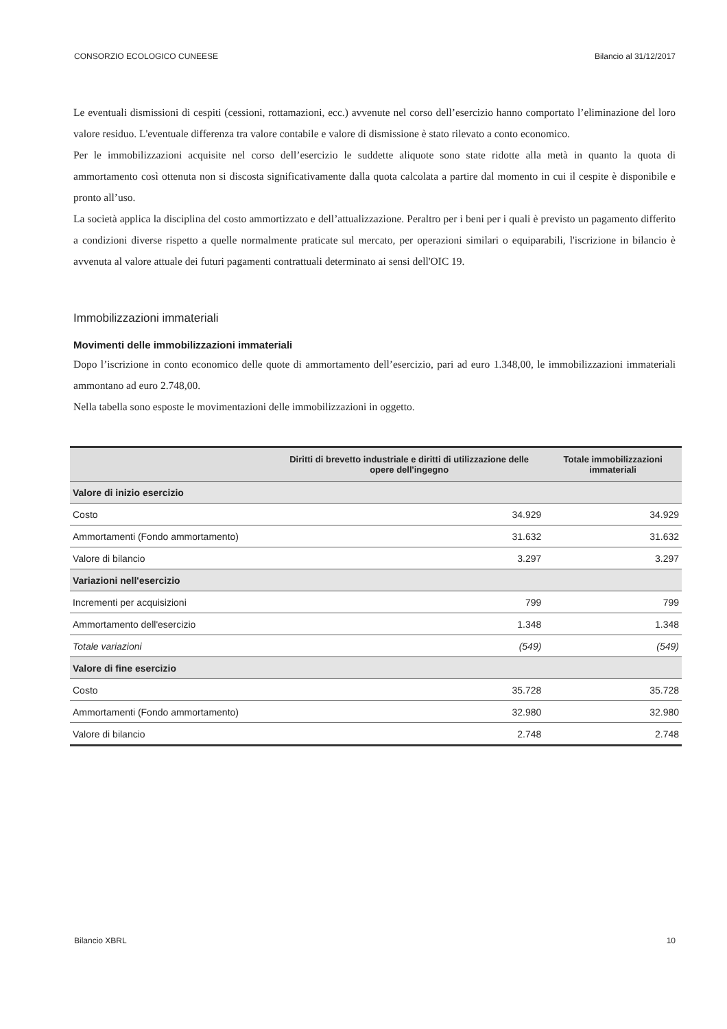CONSORZIO ECOLOGICO CUNEESE Bilancio al 31/12/2017
Le eventuali dismissioni di cespiti (cessioni, rottamazioni, ecc.) avvenute nel corso dell’esercizio hanno comportato l’eliminazione del loro valore residuo. L'eventuale differenza tra valore contabile e valore di dismissione è stato rilevato a conto economico.
Per le immobilizzazioni acquisite nel corso dell’esercizio le suddette aliquote sono state ridotte alla metà in quanto la quota di ammortamento così ottenuta non si discosta significativamente dalla quota calcolata a partire dal momento in cui il cespite è disponibile e pronto all’uso.
La società applica la disciplina del costo ammortizzato e dell’attualizzazione. Peraltro per i beni per i quali è previsto un pagamento differito a condizioni diverse rispetto a quelle normalmente praticate sul mercato, per operazioni similari o equiparabili, l'iscrizione in bilancio è avvenuta al valore attuale dei futuri pagamenti contrattuali determinato ai sensi dell'OIC 19.
Immobilizzazioni immateriali
Movimenti delle immobilizzazioni immateriali
Dopo l’iscrizione in conto economico delle quote di ammortamento dell’esercizio, pari ad euro 1.348,00, le immobilizzazioni immateriali ammontano ad euro 2.748,00.
Nella tabella sono esposte le movimentazioni delle immobilizzazioni in oggetto.
| | Diritti di brevetto industriale e diritti di utilizzazione delle opere dell'ingegno | Totale immobilizzazioni immateriali |
| --- | --- | --- |
| Valore di inizio esercizio | | |
| Costo | 34.929 | 34.929 |
| Ammortamenti (Fondo ammortamento) | 31.632 | 31.632 |
| Valore di bilancio | 3.297 | 3.297 |
| Variazioni nell'esercizio | | |
| Incrementi per acquisizioni | 799 | 799 |
| Ammortamento dell'esercizio | 1.348 | 1.348 |
| Totale variazioni | (549) | (549) |
| Valore di fine esercizio | | |
| Costo | 35.728 | 35.728 |
| Ammortamenti (Fondo ammortamento) | 32.980 | 32.980 |
| Valore di bilancio | 2.748 | 2.748 |
Bilancio XBRL 10